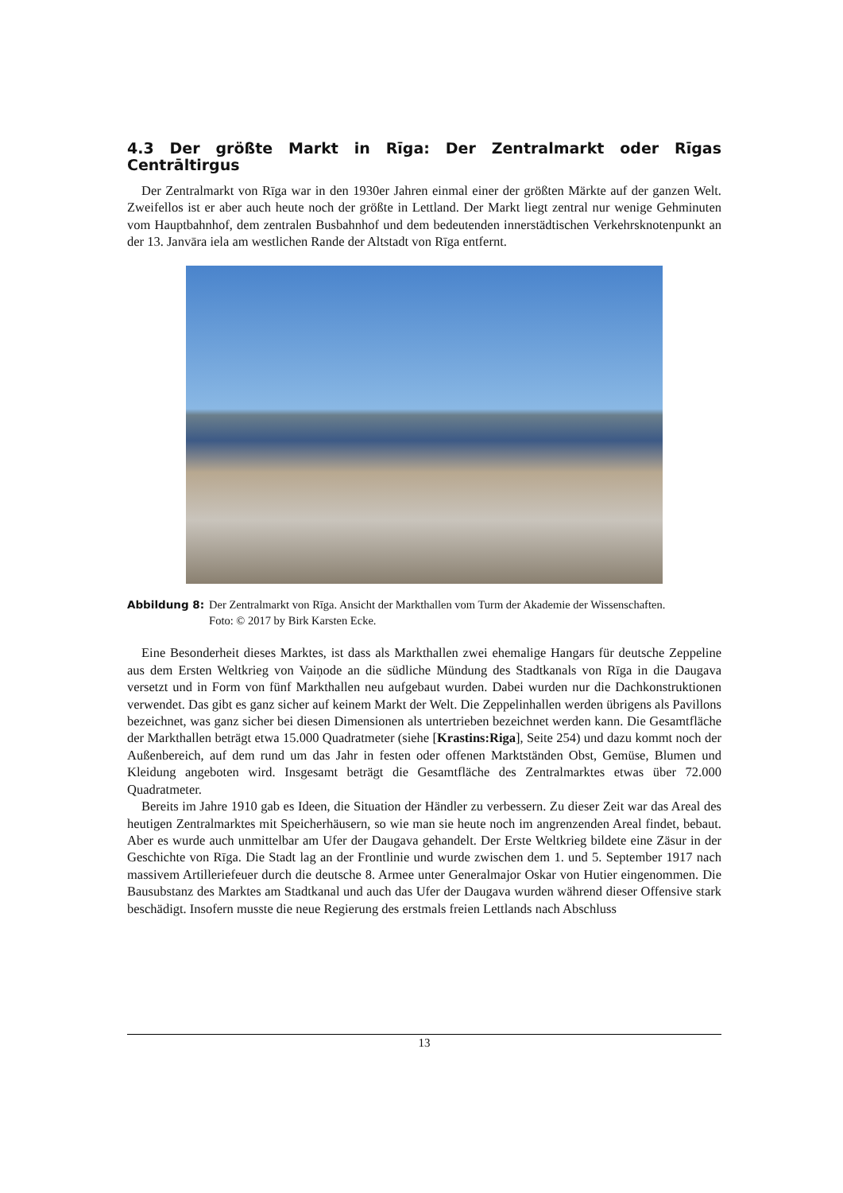4.3 Der größte Markt in Rīga: Der Zentralmarkt oder Rīgas Centrāltirgus
Der Zentralmarkt von Rīga war in den 1930er Jahren einmal einer der größten Märkte auf der ganzen Welt. Zweifellos ist er aber auch heute noch der größte in Lettland. Der Markt liegt zentral nur wenige Gehminuten vom Hauptbahnhof, dem zentralen Busbahnhof und dem bedeutenden innerstädtischen Verkehrsknotenpunkt an der 13. Janvāra iela am westlichen Rande der Altstadt von Rīga entfernt.
Abbildung 8: Der Zentralmarkt von Rīga. Ansicht der Markthallen vom Turm der Akademie der Wissenschaften.
Foto: © 2017 by Birk Karsten Ecke.
Eine Besonderheit dieses Marktes, ist dass als Markthallen zwei ehemalige Hangars für deutsche Zeppeline aus dem Ersten Weltkrieg von Vaiņode an die südliche Mündung des Stadtkanals von Rīga in die Daugava versetzt und in Form von fünf Markthallen neu aufgebaut wurden. Dabei wurden nur die Dachkonstruktionen verwendet. Das gibt es ganz sicher auf keinem Markt der Welt. Die Zeppelinhallen werden übrigens als Pavillons bezeichnet, was ganz sicher bei diesen Dimensionen als untertrieben bezeichnet werden kann. Die Gesamtfläche der Markthallen beträgt etwa 15.000 Quadratmeter (siehe [Krastins:Riga], Seite 254) und dazu kommt noch der Außenbereich, auf dem rund um das Jahr in festen oder offenen Marktständen Obst, Gemüse, Blumen und Kleidung angeboten wird. Insgesamt beträgt die Gesamtfläche des Zentralmarktes etwas über 72.000 Quadratmeter.
Bereits im Jahre 1910 gab es Ideen, die Situation der Händler zu verbessern. Zu dieser Zeit war das Areal des heutigen Zentralmarktes mit Speicherhäusern, so wie man sie heute noch im angrenzenden Areal findet, bebaut. Aber es wurde auch unmittelbar am Ufer der Daugava gehandelt. Der Erste Weltkrieg bildete eine Zäsur in der Geschichte von Rīga. Die Stadt lag an der Frontlinie und wurde zwischen dem 1. und 5. September 1917 nach massivem Artilleriefeuer durch die deutsche 8. Armee unter Generalmajor Oskar von Hutier eingenommen. Die Bausubstanz des Marktes am Stadtkanal und auch das Ufer der Daugava wurden während dieser Offensive stark beschädigt. Insofern musste die neue Regierung des erstmals freien Lettlands nach Abschluss
13